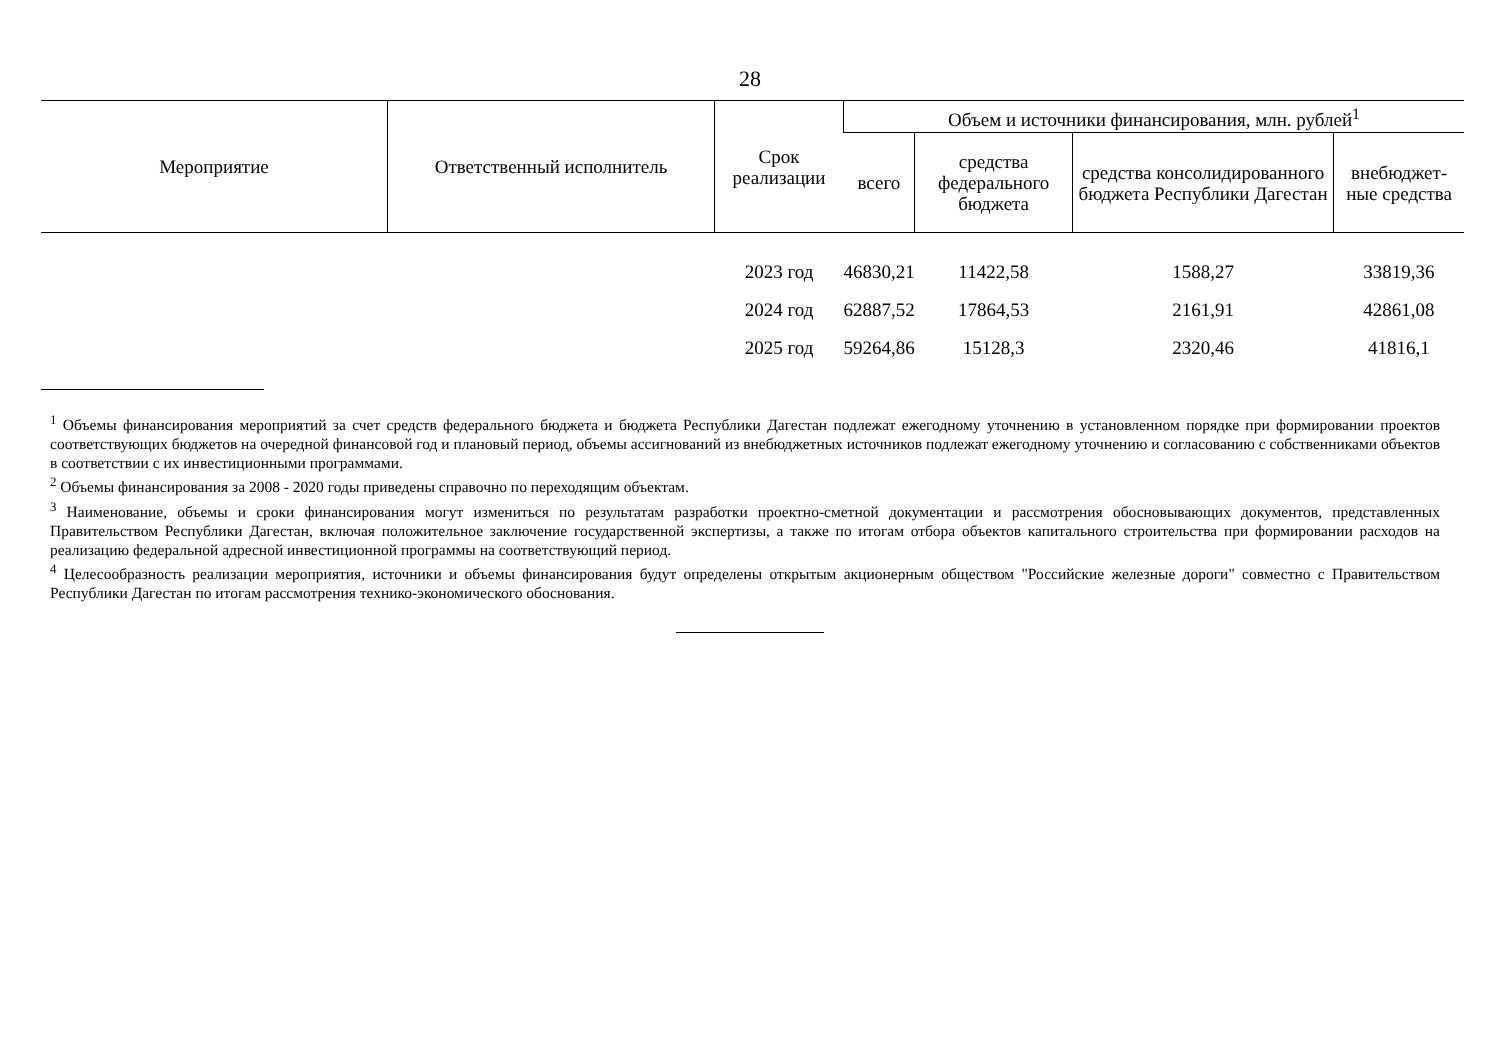28
| Мероприятие | Ответственный исполнитель | Срок реализации | Объем и источники финансирования, млн. рублей<sup>1</sup> | | | |
| --- | --- | --- | --- | --- | --- | --- |
| | | | всего | средства федерального бюджета | средства консолидированного бюджета Республики Дагестан | внебюджет-ные средства |
| | | 2023 год | 46830,21 | 11422,58 | 1588,27 | 33819,36 |
| | | 2024 год | 62887,52 | 17864,53 | 2161,91 | 42861,08 |
| | | 2025 год | 59264,86 | 15128,3 | 2320,46 | 41816,1 |
<sup>1</sup> Объемы финансирования мероприятий за счет средств федерального бюджета и бюджета Республики Дагестан подлежат ежегодному уточнению в установленном порядке при формировании проектов соответствующих бюджетов на очередной финансовой год и плановый период, объемы ассигнований из внебюджетных источников подлежат ежегодному уточнению и согласованию с собственниками объектов в соответствии с их инвестиционными программами.
<sup>2</sup> Объемы финансирования за 2008 - 2020 годы приведены справочно по переходящим объектам.
<sup>3</sup> Наименование, объемы и сроки финансирования могут измениться по результатам разработки проектно-сметной документации и рассмотрения обосновывающих документов, представленных Правительством Республики Дагестан, включая положительное заключение государственной экспертизы, а также по итогам отбора объектов капитального строительства при формировании расходов на реализацию федеральной адресной инвестиционной программы на соответствующий период.
<sup>4</sup> Целесообразность реализации мероприятия, источники и объемы финансирования будут определены открытым акционерным обществом "Российские железные дороги" совместно с Правительством Республики Дагестан по итогам рассмотрения технико-экономического обоснования.